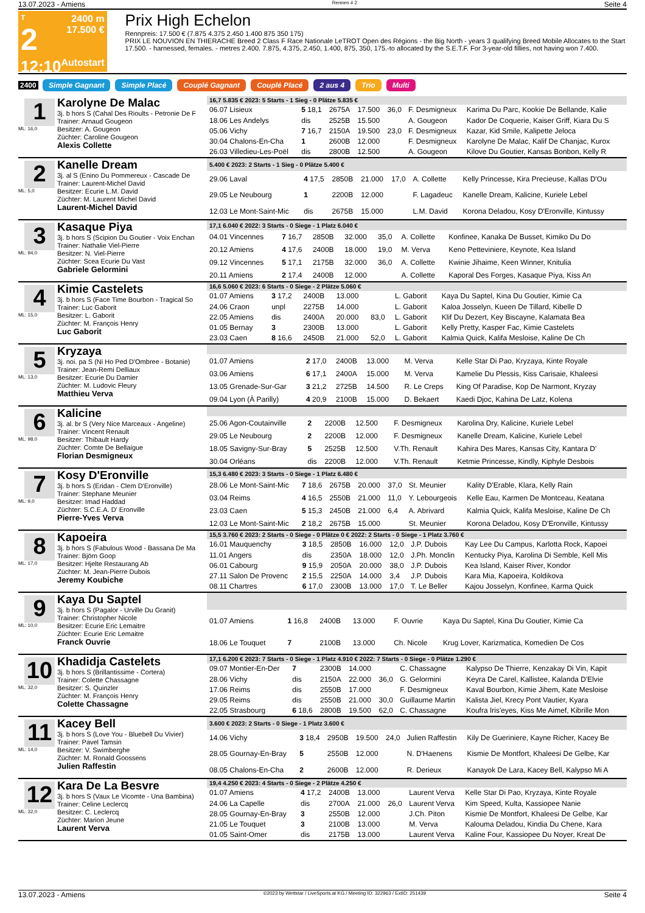13.07.2023 - Amiens Rennen # 2 Seite 4
T
2
12:10
2400 m
17.500 €
Autostart
Prix High Echelon
Rennpreis: 17.500 € (7.875 4.375 2.450 1.400 875 350 175)
PRIX LE NOUVION EN THIERACHE Breed 2 Class F Race Nationale LeTROT Open des Régions - the Big North - years 3 qualifying Breed Mobile Allocates to the Start 17.500. - harnessed, females. - metres 2.400. 7.875, 4.375, 2.450, 1.400, 875, 350, 175.-to allocated by the S.E.T.F. For 3-year-old fillies, not having won 7.400.
2400 Simple Gagnant Simple Placé Couplé Gagnant Couplé Placé 2 aus 4 Trio Multi
1
ML: 16,0
Karolyne De Malac
3j. b hors S (Cahal Des Rioults - Petronie De F
Trainer: Arnaud Gougeon
Besitzer: A. Gougeon
Züchter: Caroline Gougeon
Alexis Collette
| 16,7 5.835 € 2023: 5 Starts - 1 Sieg - 0 Plätze 5.835 € | | | | | | |
| --- | --- | --- | --- | --- | --- | --- |
| 06.07 Lisieux | 5 18,1 | 2675A | 17.500 | 36,0 | F. Desmigneux | Karima Du Parc, Kookie De Bellande, Kalie |
| 18.06 Les Andelys | dis | 2525B | 15.500 | | A. Gougeon | Kador De Coquerie, Kaiser Griff, Kiara Du S |
| 05.06 Vichy | 7 16,7 | 2150A | 19.500 | 23,0 | F. Desmigneux | Kazar, Kid Smile, Kalipette Jeloca |
| 30.04 Chalons-En-Cha | 1 | 2600B | 12.000 | | F. Desmigneux | Karolyne De Malac, Kalif De Chanjac, Kurox |
| 26.03 Villedieu-Les-Poël | dis | 2800B | 12.500 | | A. Gougeon | Kilove Du Goutier, Kansas Bonbon, Kelly R |
2
ML: 5,0
Kanelle Dream
3j. al S (Enino Du Pommereux - Cascade De
Trainer: Laurent-Michel David
Besitzer: Ecurie L.M. David
Züchter: M. Laurent Michel David
Laurent-Michel David
| 5.400 € 2023: 2 Starts - 1 Sieg - 0 Plätze 5.400 € | | | | | | |
| --- | --- | --- | --- | --- | --- | --- |
| 29.06 Laval | 4 17,5 | 2850B | 21.000 | 17,0 | A. Collette | Kelly Princesse, Kira Precieuse, Kallas D'Ou |
| 29.05 Le Neubourg | 1 | 2200B | 12.000 | | F. Lagadeuc | Kanelle Dream, Kalicine, Kuriele Lebel |
| 12.03 Le Mont-Saint-Mic | dis | 2675B | 15.000 | | L.M. David | Korona Deladou, Kosy D'Eronville, Kintussy |
3
ML: 94,0
Kasaque Piya
3j. b hors S (Scipion Du Goutier - Voix Enchan
Trainer: Nathalie Viel-Pierre
Besitzer: N. Viel-Pierre
Züchter: Scea Ecurie Du Vast
Gabriele Gelormini
| 17,1 6.040 € 2022: 3 Starts - 0 Siege - 1 Platz 6.040 € | | | | | | |
| --- | --- | --- | --- | --- | --- | --- |
| 04.01 Vincennes | 7 16,7 | 2850B | 32.000 | 35,0 | A. Collette | Konfinee, Kanaka De Busset, Kimiko Du Do |
| 20.12 Amiens | 4 17,6 | 2400B | 18.000 | 19,0 | M. Verva | Keno Petteviniere, Keynote, Kea Island |
| 09.12 Vincennes | 5 17,1 | 2175B | 32.000 | 36,0 | A. Collette | Kwinie Jihaime, Keen Winner, Knitulia |
| 20.11 Amiens | 2 17,4 | 2400B | 12.000 | | A. Collette | Kaporal Des Forges, Kasaque Piya, Kiss An |
4
ML: 15,0
Kimie Castelets
3j. b hors S (Face Time Bourbon - Tragical So
Trainer: Luc Gaborit
Besitzer: L. Gaborit
Züchter: M. François Henry
Luc Gaborit
| 16,6 5.060 € 2023: 6 Starts - 0 Siege - 2 Plätze 5.060 € | | | | | | |
| --- | --- | --- | --- | --- | --- | --- |
| 01.07 Amiens | 3 17,2 | 2400B | 13.000 | | L. Gaborit | Kaya Du Saptel, Kina Du Goutier, Kimie Ca |
| 24.06 Craon | unpl | 2275B | 14.000 | | L. Gaborit | Kaloa Josselyn, Kueen De Tillard, Kibelle D |
| 22.05 Amiens | dis | 2400A | 20.000 | 83,0 | L. Gaborit | Klif Du Dezert, Key Biscayne, Kalamata Bea |
| 01.05 Bernay | 3 | 2300B | 13.000 | | L. Gaborit | Kelly Pretty, Kasper Fac, Kimie Castelets |
| 23.03 Caen | 8 16,6 | 2450B | 21.000 | 52,0 | L. Gaborit | Kalmia Quick, Kalifa Mesloise, Kaline De Ch |
5
ML: 13,0
Kryzaya
3j. noi. pa S (Ni Ho Ped D'Ombree - Botanie)
Trainer: Jean-Remi Delliaux
Besitzer: Ecurie Du Damier
Züchter: M. Ludovic Fleury
Matthieu Verva
| 01.07 Amiens | 2 17,0 | 2400B | 13.000 | | M. Verva | Kelle Star Di Pao, Kryzaya, Kinte Royale |
| 03.06 Amiens | 6 17,1 | 2400A | 15.000 | | M. Verva | Kamelie Du Plessis, Kiss Carisaie, Khaleesi |
| 13.05 Grenade-Sur-Gar | 3 21,2 | 2725B | 14.500 | | R. Le Creps | King Of Paradise, Kop De Narmont, Kryzay |
| 09.04 Lyon (À Parilly) | 4 20,9 | 2100B | 15.000 | | D. Bekaert | Kaedi Djoc, Kahina De Latz, Kolena |
6
ML: 98,0
Kalicine
3j. al. br S (Very Nice Marceaux - Angeline)
Trainer: Vincent Renault
Besitzer: Thibault Hardy
Züchter: Comte De Bellaigue
Florian Desmigneux
| 25.06 Agon-Coutainville | 2 | 2200B | 12.500 | | F. Desmigneux | Karolina Dry, Kalicine, Kuriele Lebel |
| 29.05 Le Neubourg | 2 | 2200B | 12.000 | | F. Desmigneux | Kanelle Dream, Kalicine, Kuriele Lebel |
| 18.05 Savigny-Sur-Bray | 5 | 2525B | 12.500 | | V.Th. Renault | Kahira Des Mares, Kansas City, Kantara D' |
| 30.04 Orléans | dis | 2200B | 12.000 | | V.Th. Renault | Ketmie Princesse, Kindly, Kiphyle Desbois |
7
ML: 9,0
Kosy D'Eronville
3j. b hors S (Eridan - Clem D'Eronville)
Trainer: Stephane Meunier
Besitzer: Imad Haddad
Züchter: S.C.E.A. D' Eronville
Pierre-Yves Verva
| 15,3 6.480 € 2023: 3 Starts - 0 Siege - 1 Platz 6.480 € | | | | | | |
| --- | --- | --- | --- | --- | --- | --- |
| 28.06 Le Mont-Saint-Mic | 7 18,6 | 2675B | 20.000 | 37,0 | St. Meunier | Kality D'Erable, Klara, Kelly Rain |
| 03.04 Reims | 4 16,5 | 2550B | 21.000 | 11,0 | Y. Lebourgeois | Kelle Eau, Karmen De Montceau, Keatana |
| 23.03 Caen | 5 15,3 | 2450B | 21.000 | 6,4 | A. Abrivard | Kalmia Quick, Kalifa Mesloise, Kaline De Ch |
| 12.03 Le Mont-Saint-Mic | 2 18,2 | 2675B | 15.000 | | St. Meunier | Korona Deladou, Kosy D'Eronville, Kintussy |
8
ML: 17,0
Kapoeira
3j. b hors S (Fabulous Wood - Bassana De Ma
Trainer: Björn Goop
Besitzer: Hjelte Restaurang Ab
Züchter: M. Jean-Pierre Dubois
Jeremy Koubiche
| 15,5 3.760 € 2023: 2 Starts - 0 Siege - 0 Plätze 0 € 2022: 2 Starts - 0 Siege - 1 Platz 3.760 € | | | | | | |
| --- | --- | --- | --- | --- | --- | --- |
| 16.01 Mauquenchy | 3 18,5 | 2850B | 16.000 | 12,0 | J.P. Dubois | Kay Lee Du Campus, Karlotta Rock, Kapoei |
| 11.01 Angers | dis | 2350A | 18.000 | 12,0 | J.Ph. Monclin | Kentucky Piya, Karolina Di Semble, Kell Mis |
| 06.01 Cabourg | 9 15,9 | 2050A | 20.000 | 38,0 | J.P. Dubois | Kea Island, Kaiser River, Kondor |
| 27.11 Salon De Provenc | 2 15,5 | 2250A | 14.000 | 3,4 | J.P. Dubois | Kara Mia, Kapoeira, Koldikova |
| 08.11 Chartres | 6 17,0 | 2300B | 13.000 | 17,0 | T. Le Beller | Kajou Josselyn, Konfinee, Karma Quick |
9
ML: 10,0
Kaya Du Saptel
3j. b hors S (Pagalor - Urville Du Granit)
Trainer: Christopher Nicole
Besitzer: Ecurie Eric Lemaitre
Züchter: Ecurie Eric Lemaitre
Franck Ouvrie
| 01.07 Amiens | 1 16,8 | 2400B | 13.000 | | F. Ouvrie | Kaya Du Saptel, Kina Du Goutier, Kimie Ca |
| 18.06 Le Touquet | 7 | 2100B | 13.000 | | Ch. Nicole | Krug Lover, Karizmatica, Komedien De Cos |
10
ML: 32,0
Khadidja Castelets
3j. b hors S (Brillantissime - Cortera)
Trainer: Colette Chassagne
Besitzer: S. Quinzler
Züchter: M. François Henry
Colette Chassagne
| 17,1 6.200 € 2023: 7 Starts - 0 Siege - 1 Platz 4.910 € 2022: 7 Starts - 0 Siege - 0 Plätze 1.290 € | | | | | | |
| --- | --- | --- | --- | --- | --- | --- |
| 09.07 Montier-En-Der | 7 | 2300B | 14.000 | | C. Chassagne | Kalypso De Thierre, Kenzakay Di Vin, Kapit |
| 28.06 Vichy | dis | 2150A | 22.000 | 36,0 | G. Gelormini | Keyra De Carel, Kallistee, Kalanda D'Elvie |
| 17.06 Reims | dis | 2550B | 17.000 | | F. Desmigneux | Kaval Bourbon, Kimie Jihem, Kate Mesloise |
| 29.05 Reims | dis | 2550B | 21.000 | 30,0 | Guillaume Martin | Kalista Jiel, Krecy Pont Vautier, Kyara |
| 22.05 Strasbourg | 6 18,6 | 2800B | 19.500 | 62,0 | C. Chassagne | Koufra Iris'eyes, Kiss Me Aimef, Kibrille Mon |
11
ML: 14,0
Kacey Bell
3j. b hors S (Love You - Bluebell Du Vivier)
Trainer: Pavel Tamsin
Besitzer: V. Swimberghe
Züchter: M. Ronald Goossens
Julien Raffestin
| 3.600 € 2023: 2 Starts - 0 Siege - 1 Platz 3.600 € | | | | | | |
| --- | --- | --- | --- | --- | --- | --- |
| 14.06 Vichy | 3 18,4 | 2950B | 19.500 | 24,0 | Julien Raffestin | Kily De Gueriniere, Kayne Richer, Kacey Be |
| 28.05 Gournay-En-Bray | 5 | 2550B | 12.000 | | N. D'Haenens | Kismie De Montfort, Khaleesi De Gelbe, Kar |
| 08.05 Chalons-En-Cha | 2 | 2600B | 12.000 | | R. Derieux | Kanayok De Lara, Kacey Bell, Kalypso Mi A |
12
ML: 32,0
Kara De La Besvre
3j. b hors S (Vaux Le Vicomte - Una Bambina)
Trainer: Celine Leclercq
Besitzer: C. Leclercq
Züchter: Marion Jeune
Laurent Verva
| 19,4 4.250 € 2023: 4 Starts - 0 Siege - 2 Plätze 4.250 € | | | | | | |
| --- | --- | --- | --- | --- | --- | --- |
| 01.07 Amiens | 4 17,2 | 2400B | 13.000 | | Laurent Verva | Kelle Star Di Pao, Kryzaya, Kinte Royale |
| 24.06 La Capelle | dis | 2700A | 21.000 | 26,0 | Laurent Verva | Kim Speed, Kulta, Kassiopee Nanie |
| 28.05 Gournay-En-Bray | 3 | 2550B | 12.000 | | J.Ch. Piton | Kismie De Montfort, Khaleesi De Gelbe, Kar |
| 21.05 Le Touquet | 3 | 2100B | 13.000 | | M. Verva | Kalouma Deladou, Kindia Du Chene, Kara |
| 01.05 Saint-Omer | dis | 2175B | 13.000 | | Laurent Verva | Kaline Four, Kassiopee Du Noyer, Kreat De |
13.07.2023 - Amiens ©2023 by Wettstar / LiveSports.at KG / Meeting ID: 322963 / ExtID: 251439 Seite 4